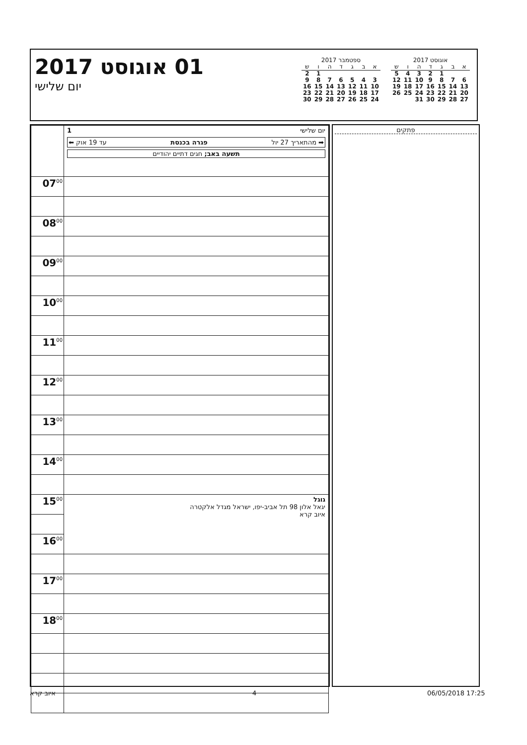01 אוגוסט 2017
יום שלישי
ספטמבר 2017
| א | ב | ג | ד | ה | ו | ש |
| --- | --- | --- | --- | --- | --- | --- |
| | | | | | 1 | 2 |
| 3 | 4 | 5 | 6 | 7 | 8 | 9 |
| 10 | 11 | 12 | 13 | 14 | 15 | 16 |
| 17 | 18 | 19 | 20 | 21 | 22 | 23 |
| 24 | 25 | 26 | 27 | 28 | 29 | 30 |
אוגוסט 2017
| א | ב | ג | ד | ה | ו | ש |
| --- | --- | --- | --- | --- | --- | --- |
| | | 1 | 2 | 3 | 4 | 5 |
| 6 | 7 | 8 | 9 | 10 | 11 | 12 |
| 13 | 14 | 15 | 16 | 17 | 18 | 19 |
| 20 | 21 | 22 | 23 | 24 | 25 | 26 |
| 27 | 28 | 29 | 30 | 31 | | |
| | יום שלישי 1 ➡ מהתאריך 27 יול פגרה בכנסת עד 19 אוק ⬅ תשעה באב; חגים דתיים יהודיים |
| 07<sup>00</sup> | |
| 08<sup>00</sup> | |
| 09<sup>00</sup> | |
| 10<sup>00</sup> | |
| 11<sup>00</sup> | |
| 12<sup>00</sup> | |
| 13<sup>00</sup> | |
| 14<sup>00</sup> | |
| 15<sup>00</sup> | גוגל יגאל אלון 98 תל אביב-יפו, ישראל מגדל אלקטרה איוב קרא |
| 16<sup>00</sup> | |
| 17<sup>00</sup> | |
| 18<sup>00</sup> | |
פתקים
06/05/2018 17:25 4 איוב קרא